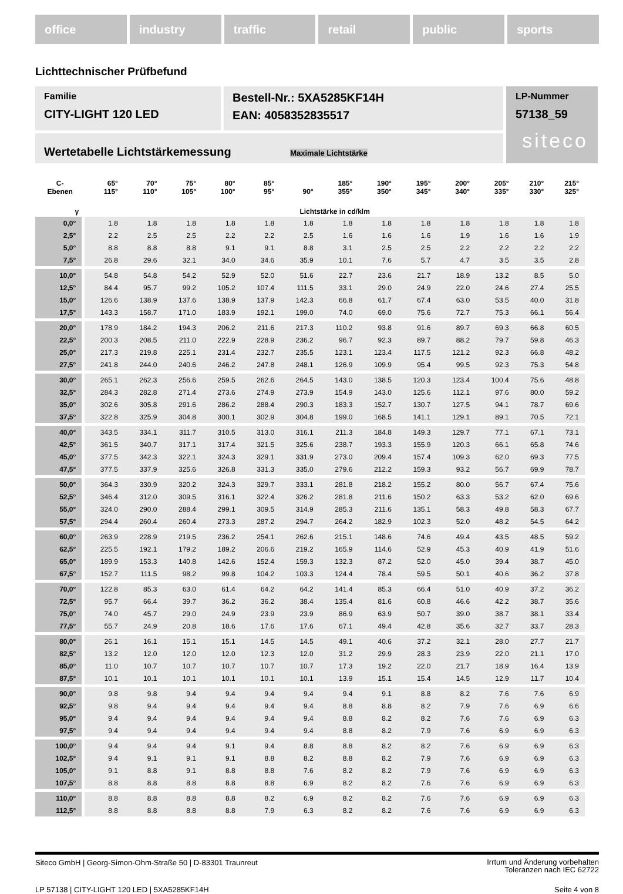office industry traffic retail public sports
Lichttechnischer Prüfbefund
Familie
CITY-LIGHT 120 LED
Bestell-Nr.: 5XA5285KF14H
EAN: 4058352835517
LP-Nummer
57138_59
siteco
Wertetabelle Lichtstärkemessung Maximale Lichtstärke
| C- Ebenen | 65° 115° | 70° 110° | 75° 105° | 80° 100° | 85° 95° | 90° | 185° 355° | 190° 350° | 195° 345° | 200° 340° | 205° 335° | 210° 330° | 215° 325° |
| --- | --- | --- | --- | --- | --- | --- | --- | --- | --- | --- | --- | --- | --- |
| γ | Lichtstärke in cd/klm | | | | | | | | | | | | |
| 0,0° | 1.8 | 1.8 | 1.8 | 1.8 | 1.8 | 1.8 | 1.8 | 1.8 | 1.8 | 1.8 | 1.8 | 1.8 | 1.8 |
| 2,5° | 2.2 | 2.5 | 2.5 | 2.2 | 2.2 | 2.5 | 1.6 | 1.6 | 1.6 | 1.9 | 1.6 | 1.6 | 1.9 |
| 5,0° | 8.8 | 8.8 | 8.8 | 9.1 | 9.1 | 8.8 | 3.1 | 2.5 | 2.5 | 2.2 | 2.2 | 2.2 | 2.2 |
| 7,5° | 26.8 | 29.6 | 32.1 | 34.0 | 34.6 | 35.9 | 10.1 | 7.6 | 5.7 | 4.7 | 3.5 | 3.5 | 2.8 |
| 10,0° | 54.8 | 54.8 | 54.2 | 52.9 | 52.0 | 51.6 | 22.7 | 23.6 | 21.7 | 18.9 | 13.2 | 8.5 | 5.0 |
| 12,5° | 84.4 | 95.7 | 99.2 | 105.2 | 107.4 | 111.5 | 33.1 | 29.0 | 24.9 | 22.0 | 24.6 | 27.4 | 25.5 |
| 15,0° | 126.6 | 138.9 | 137.6 | 138.9 | 137.9 | 142.3 | 66.8 | 61.7 | 67.4 | 63.0 | 53.5 | 40.0 | 31.8 |
| 17,5° | 143.3 | 158.7 | 171.0 | 183.9 | 192.1 | 199.0 | 74.0 | 69.0 | 75.6 | 72.7 | 75.3 | 66.1 | 56.4 |
| 20,0° | 178.9 | 184.2 | 194.3 | 206.2 | 211.6 | 217.3 | 110.2 | 93.8 | 91.6 | 89.7 | 69.3 | 66.8 | 60.5 |
| 22,5° | 200.3 | 208.5 | 211.0 | 222.9 | 228.9 | 236.2 | 96.7 | 92.3 | 89.7 | 88.2 | 79.7 | 59.8 | 46.3 |
| 25,0° | 217.3 | 219.8 | 225.1 | 231.4 | 232.7 | 235.5 | 123.1 | 123.4 | 117.5 | 121.2 | 92.3 | 66.8 | 48.2 |
| 27,5° | 241.8 | 244.0 | 240.6 | 246.2 | 247.8 | 248.1 | 126.9 | 109.9 | 95.4 | 99.5 | 92.3 | 75.3 | 54.8 |
| 30,0° | 265.1 | 262.3 | 256.6 | 259.5 | 262.6 | 264.5 | 143.0 | 138.5 | 120.3 | 123.4 | 100.4 | 75.6 | 48.8 |
| 32,5° | 284.3 | 282.8 | 271.4 | 273.6 | 274.9 | 273.9 | 154.9 | 143.0 | 125.6 | 112.1 | 97.6 | 80.0 | 59.2 |
| 35,0° | 302.6 | 305.8 | 291.6 | 286.2 | 288.4 | 290.3 | 183.3 | 152.7 | 130.7 | 127.5 | 94.1 | 78.7 | 69.6 |
| 37,5° | 322.8 | 325.9 | 304.8 | 300.1 | 302.9 | 304.8 | 199.0 | 168.5 | 141.1 | 129.1 | 89.1 | 70.5 | 72.1 |
| 40,0° | 343.5 | 334.1 | 311.7 | 310.5 | 313.0 | 316.1 | 211.3 | 184.8 | 149.3 | 129.7 | 77.1 | 67.1 | 73.1 |
| 42,5° | 361.5 | 340.7 | 317.1 | 317.4 | 321.5 | 325.6 | 238.7 | 193.3 | 155.9 | 120.3 | 66.1 | 65.8 | 74.6 |
| 45,0° | 377.5 | 342.3 | 322.1 | 324.3 | 329.1 | 331.9 | 273.0 | 209.4 | 157.4 | 109.3 | 62.0 | 69.3 | 77.5 |
| 47,5° | 377.5 | 337.9 | 325.6 | 326.8 | 331.3 | 335.0 | 279.6 | 212.2 | 159.3 | 93.2 | 56.7 | 69.9 | 78.7 |
| 50,0° | 364.3 | 330.9 | 320.2 | 324.3 | 329.7 | 333.1 | 281.8 | 218.2 | 155.2 | 80.0 | 56.7 | 67.4 | 75.6 |
| 52,5° | 346.4 | 312.0 | 309.5 | 316.1 | 322.4 | 326.2 | 281.8 | 211.6 | 150.2 | 63.3 | 53.2 | 62.0 | 69.6 |
| 55,0° | 324.0 | 290.0 | 288.4 | 299.1 | 309.5 | 314.9 | 285.3 | 211.6 | 135.1 | 58.3 | 49.8 | 58.3 | 67.7 |
| 57,5° | 294.4 | 260.4 | 260.4 | 273.3 | 287.2 | 294.7 | 264.2 | 182.9 | 102.3 | 52.0 | 48.2 | 54.5 | 64.2 |
| 60,0° | 263.9 | 228.9 | 219.5 | 236.2 | 254.1 | 262.6 | 215.1 | 148.6 | 74.6 | 49.4 | 43.5 | 48.5 | 59.2 |
| 62,5° | 225.5 | 192.1 | 179.2 | 189.2 | 206.6 | 219.2 | 165.9 | 114.6 | 52.9 | 45.3 | 40.9 | 41.9 | 51.6 |
| 65,0° | 189.9 | 153.3 | 140.8 | 142.6 | 152.4 | 159.3 | 132.3 | 87.2 | 52.0 | 45.0 | 39.4 | 38.7 | 45.0 |
| 67,5° | 152.7 | 111.5 | 98.2 | 99.8 | 104.2 | 103.3 | 124.4 | 78.4 | 59.5 | 50.1 | 40.6 | 36.2 | 37.8 |
| 70,0° | 122.8 | 85.3 | 63.0 | 61.4 | 64.2 | 64.2 | 141.4 | 85.3 | 66.4 | 51.0 | 40.9 | 37.2 | 36.2 |
| 72,5° | 95.7 | 66.4 | 39.7 | 36.2 | 36.2 | 38.4 | 135.4 | 81.6 | 60.8 | 46.6 | 42.2 | 38.7 | 35.6 |
| 75,0° | 74.0 | 45.7 | 29.0 | 24.9 | 23.9 | 23.9 | 86.9 | 63.9 | 50.7 | 39.0 | 38.7 | 38.1 | 33.4 |
| 77,5° | 55.7 | 24.9 | 20.8 | 18.6 | 17.6 | 17.6 | 67.1 | 49.4 | 42.8 | 35.6 | 32.7 | 33.7 | 28.3 |
| 80,0° | 26.1 | 16.1 | 15.1 | 15.1 | 14.5 | 14.5 | 49.1 | 40.6 | 37.2 | 32.1 | 28.0 | 27.7 | 21.7 |
| 82,5° | 13.2 | 12.0 | 12.0 | 12.0 | 12.3 | 12.0 | 31.2 | 29.9 | 28.3 | 23.9 | 22.0 | 21.1 | 17.0 |
| 85,0° | 11.0 | 10.7 | 10.7 | 10.7 | 10.7 | 10.7 | 17.3 | 19.2 | 22.0 | 21.7 | 18.9 | 16.4 | 13.9 |
| 87,5° | 10.1 | 10.1 | 10.1 | 10.1 | 10.1 | 10.1 | 13.9 | 15.1 | 15.4 | 14.5 | 12.9 | 11.7 | 10.4 |
| 90,0° | 9.8 | 9.8 | 9.4 | 9.4 | 9.4 | 9.4 | 9.4 | 9.1 | 8.8 | 8.2 | 7.6 | 7.6 | 6.9 |
| 92,5° | 9.8 | 9.4 | 9.4 | 9.4 | 9.4 | 9.4 | 8.8 | 8.8 | 8.2 | 7.9 | 7.6 | 6.9 | 6.6 |
| 95,0° | 9.4 | 9.4 | 9.4 | 9.4 | 9.4 | 9.4 | 8.8 | 8.2 | 8.2 | 7.6 | 7.6 | 6.9 | 6.3 |
| 97,5° | 9.4 | 9.4 | 9.4 | 9.4 | 9.4 | 9.4 | 8.8 | 8.2 | 7.9 | 7.6 | 6.9 | 6.9 | 6.3 |
| 100,0° | 9.4 | 9.4 | 9.4 | 9.1 | 9.4 | 8.8 | 8.8 | 8.2 | 8.2 | 7.6 | 6.9 | 6.9 | 6.3 |
| 102,5° | 9.4 | 9.1 | 9.1 | 9.1 | 8.8 | 8.2 | 8.8 | 8.2 | 7.9 | 7.6 | 6.9 | 6.9 | 6.3 |
| 105,0° | 9.1 | 8.8 | 9.1 | 8.8 | 8.8 | 7.6 | 8.2 | 8.2 | 7.9 | 7.6 | 6.9 | 6.9 | 6.3 |
| 107,5° | 8.8 | 8.8 | 8.8 | 8.8 | 8.8 | 6.9 | 8.2 | 8.2 | 7.6 | 7.6 | 6.9 | 6.9 | 6.3 |
| 110,0° | 8.8 | 8.8 | 8.8 | 8.8 | 8.2 | 6.9 | 8.2 | 8.2 | 7.6 | 7.6 | 6.9 | 6.9 | 6.3 |
| 112,5° | 8.8 | 8.8 | 8.8 | 8.8 | 7.9 | 6.3 | 8.2 | 8.2 | 7.6 | 7.6 | 6.9 | 6.9 | 6.3 |
Siteco GmbH | Georg-Simon-Ohm-Straße 50 | D-83301 Traunreut
Irrtum und Änderung vorbehalten
Toleranzen nach IEC 62722
LP 57138 | CITY-LIGHT 120 LED | 5XA5285KF14H
Seite 4 von 8